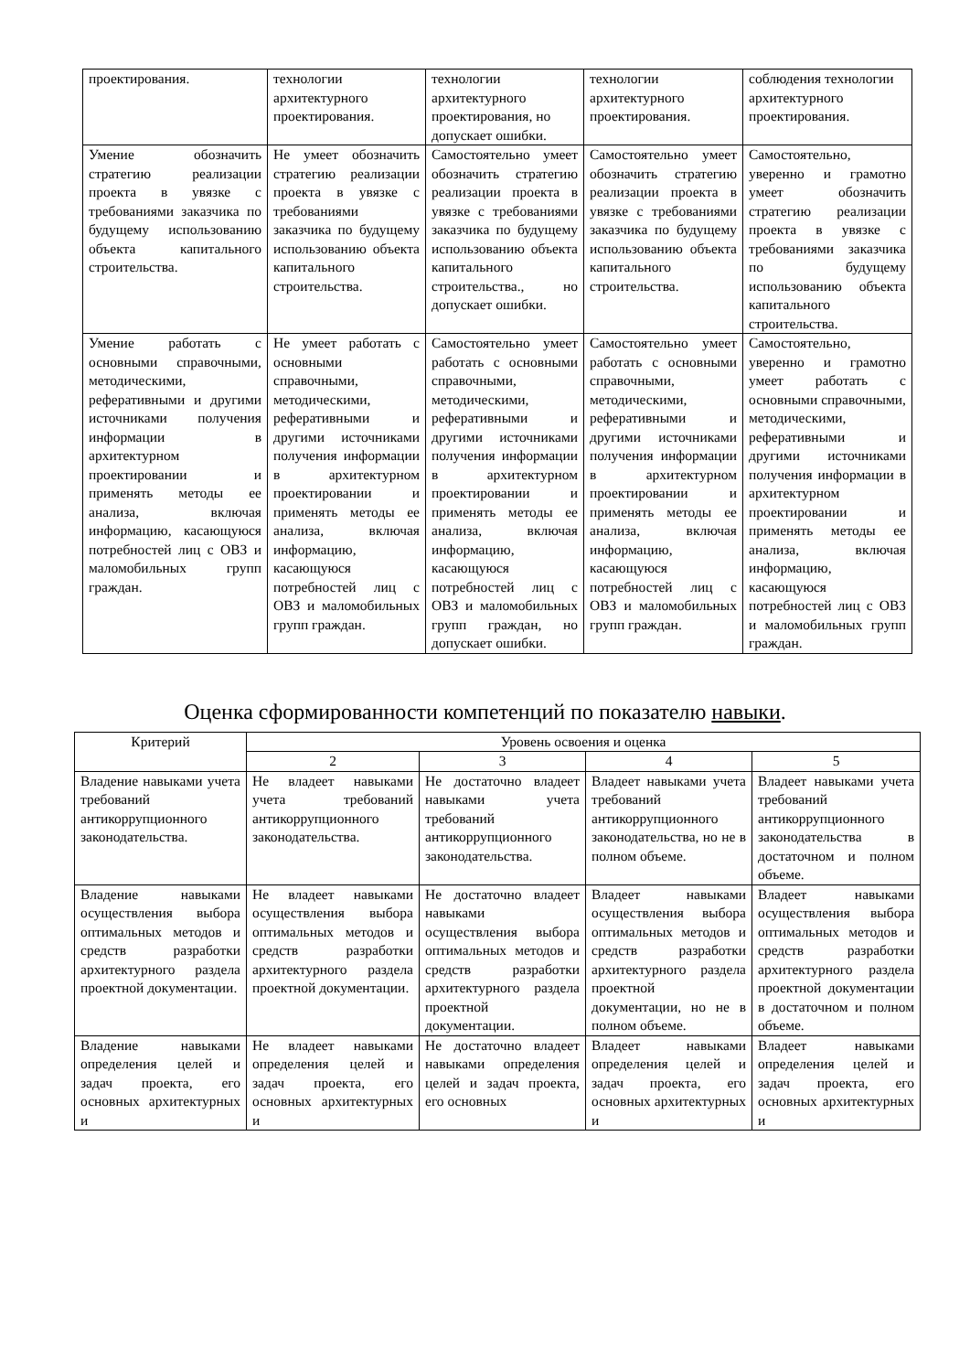| проектирования. | технологии архитектурного проектирования. | технологии архитектурного проектирования, но допускает ошибки. | технологии архитектурного проектирования. | соблюдения технологии архитектурного проектирования. |
| Умение обозначить стратегию реализации проекта в увязке с требованиями заказчика по будущему использованию объекта капитального строительства. | Не умеет обозначить стратегию реализации проекта в увязке с требованиями заказчика по будущему использованию объекта капитального строительства. | Самостоятельно умеет обозначить стратегию реализации проекта в увязке с требованиями заказчика по будущему использованию объекта капитального строительства., но допускает ошибки. | Самостоятельно умеет обозначить стратегию реализации проекта в увязке с требованиями заказчика по будущему использованию объекта капитального строительства. | Самостоятельно, уверенно и грамотно умеет обозначить стратегию реализации проекта в увязке с требованиями заказчика по будущему использованию объекта капитального строительства. |
| Умение работать с основными справочными, методическими, реферативными и другими источниками получения информации в архитектурном проектировании и применять методы ее анализа, включая информацию, касающуюся потребностей лиц с ОВЗ и маломобильных групп граждан. | Не умеет работать с основными справочными, методическими, реферативными и другими источниками получения информации в архитектурном проектировании и применять методы ее анализа, включая информацию, касающуюся потребностей лиц с ОВЗ и маломобильных групп граждан. | Самостоятельно умеет работать с основными справочными, методическими, реферативными и другими источниками получения информации в архитектурном проектировании и применять методы ее анализа, включая информацию, касающуюся потребностей лиц с ОВЗ и маломобильных групп граждан, но допускает ошибки. | Самостоятельно умеет работать с основными справочными, методическими, реферативными и другими источниками получения информации в архитектурном проектировании и применять методы ее анализа, включая информацию, касающуюся потребностей лиц с ОВЗ и маломобильных групп граждан. | Самостоятельно, уверенно и грамотно умеет работать с основными справочными, методическими, реферативными и другими источниками получения информации в архитектурном проектировании и применять методы ее анализа, включая информацию, касающуюся потребностей лиц с ОВЗ и маломобильных групп граждан. |
Оценка сформированности компетенций по показателю навыки.
| Критерий | Уровень освоения и оценка | | | |
| --- | --- | --- | --- | --- |
| | 2 | 3 | 4 | 5 |
| Владение навыками учета требований антикоррупционного законодательства. | Не владеет навыками учета требований антикоррупционного законодательства. | Не достаточно владеет навыками учета требований антикоррупционного законодательства. | Владеет навыками учета требований антикоррупционного законодательства, но не в полном объеме. | Владеет навыками учета требований антикоррупционного законодательства в достаточном и полном объеме. |
| Владение навыками осуществления выбора оптимальных методов и средств разработки архитектурного раздела проектной документации. | Не владеет навыками осуществления выбора оптимальных методов и средств разработки архитектурного раздела проектной документации. | Не достаточно владеет навыками осуществления выбора оптимальных методов и средств разработки архитектурного раздела проектной документации. | Владеет навыками осуществления выбора оптимальных методов и средств разработки архитектурного раздела проектной документации, но не в полном объеме. | Владеет навыками осуществления выбора оптимальных методов и средств разработки архитектурного раздела проектной документации в достаточном и полном объеме. |
| Владение навыками определения целей и задач проекта, его основных архитектурных и | Не владеет навыками определения целей и задач проекта, его основных архитектурных и | Не достаточно владеет навыками определения целей и задач проекта, его основных | Владеет навыками определения целей и задач проекта, его основных архитектурных и | Владеет навыками определения целей и задач проекта, его основных архитектурных и |